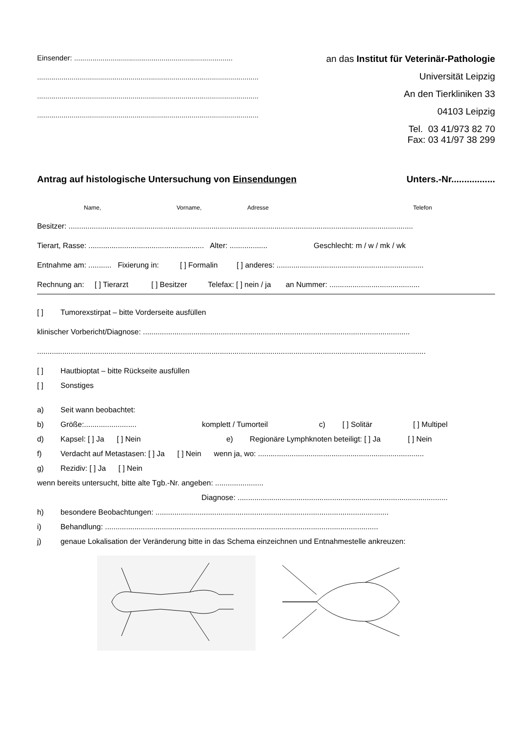Einsender: ..............................................................................
.............................................................................................................
.............................................................................................................
.............................................................................................................
an das Institut für Veterinär-Pathologie
Universität Leipzig
An den Tierkliniken 33
04103 Leipzig
Tel. 03 41/973 82 70
Fax: 03 41/97 38 299
Antrag auf histologische Untersuchung von Einsendungen Unters.-Nr.................
Name, Vorname, Adresse Telefon
Besitzer: ....................................................................................................................................................................
Tierart, Rasse: ....................................................... Alter: .................. Geschlecht: m / w / mk / wk
Entnahme am: ........... Fixierung in: [ ] Formalin [ ] anderes: ......................................................................
Rechnung an: [ ] Tierarzt [ ] Besitzer Telefax: [ ] nein / ja an Nummer: ...........................................
[ ] Tumorexstirpat – bitte Vorderseite ausfüllen
klinischer Vorbericht/Diagnose: ...............................................................................................................................
.........................................................................................................................................................................................
[ ] Hautbioptat – bitte Rückseite ausfüllen
[ ] Sonstiges
a) Seit wann beobachtet:
b) Größe:......................... komplett / Tumorteil c) [ ] Solitär [ ] Multipel
d) Kapsel: [ ] Ja [ ] Nein e) Regionäre Lymphknoten beteiligt: [ ] Ja [ ] Nein
f) Verdacht auf Metastasen: [ ] Ja [ ] Nein wenn ja, wo: ...............................................................................
g) Rezidiv: [ ] Ja [ ] Nein
wenn bereits untersucht, bitte alte Tgb.-Nr. angeben: .......................
Diagnose: ....................................................................................................
h) besondere Beobachtungen: ...............................................................................................................
i) Behandlung: ..................................................................................................................................
j) genaue Lokalisation der Veränderung bitte in das Schema einzeichnen und Entnahmestelle ankreuzen: